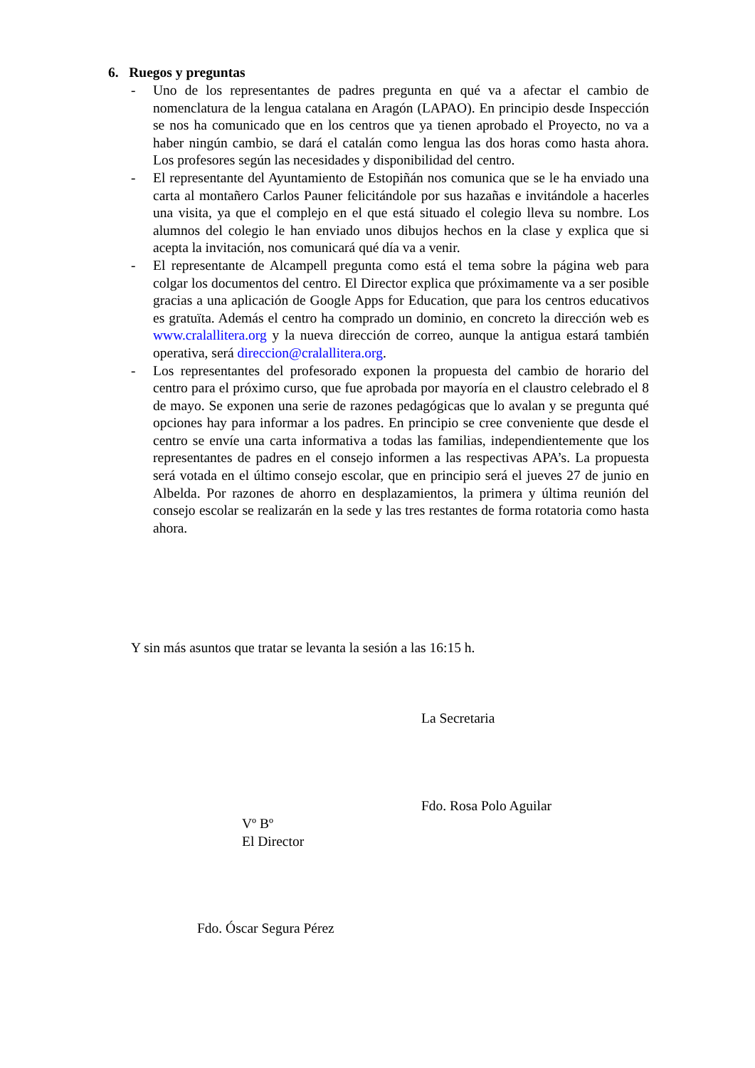6. Ruegos y preguntas
- Uno de los representantes de padres pregunta en qué va a afectar el cambio de nomenclatura de la lengua catalana en Aragón (LAPAO). En principio desde Inspección se nos ha comunicado que en los centros que ya tienen aprobado el Proyecto, no va a haber ningún cambio, se dará el catalán como lengua las dos horas como hasta ahora. Los profesores según las necesidades y disponibilidad del centro.
- El representante del Ayuntamiento de Estopiñán nos comunica que se le ha enviado una carta al montañero Carlos Pauner felicitándole por sus hazañas e invitándole a hacerles una visita, ya que el complejo en el que está situado el colegio lleva su nombre. Los alumnos del colegio le han enviado unos dibujos hechos en la clase y explica que si acepta la invitación, nos comunicará qué día va a venir.
- El representante de Alcampell pregunta como está el tema sobre la página web para colgar los documentos del centro. El Director explica que próximamente va a ser posible gracias a una aplicación de Google Apps for Education, que para los centros educativos es gratuïta. Además el centro ha comprado un dominio, en concreto la dirección web es www.cralallitera.org y la nueva dirección de correo, aunque la antigua estará también operativa, será direccion@cralallitera.org.
- Los representantes del profesorado exponen la propuesta del cambio de horario del centro para el próximo curso, que fue aprobada por mayoría en el claustro celebrado el 8 de mayo. Se exponen una serie de razones pedagógicas que lo avalan y se pregunta qué opciones hay para informar a los padres. En principio se cree conveniente que desde el centro se envíe una carta informativa a todas las familias, independientemente que los representantes de padres en el consejo informen a las respectivas APA’s. La propuesta será votada en el último consejo escolar, que en principio será el jueves 27 de junio en Albelda. Por razones de ahorro en desplazamientos, la primera y última reunión del consejo escolar se realizarán en la sede y las tres restantes de forma rotatoria como hasta ahora.
Y sin más asuntos que tratar se levanta la sesión a las 16:15 h.
La Secretaria
Fdo. Rosa Polo Aguilar
Vº Bº
El Director
Fdo. Óscar Segura Pérez